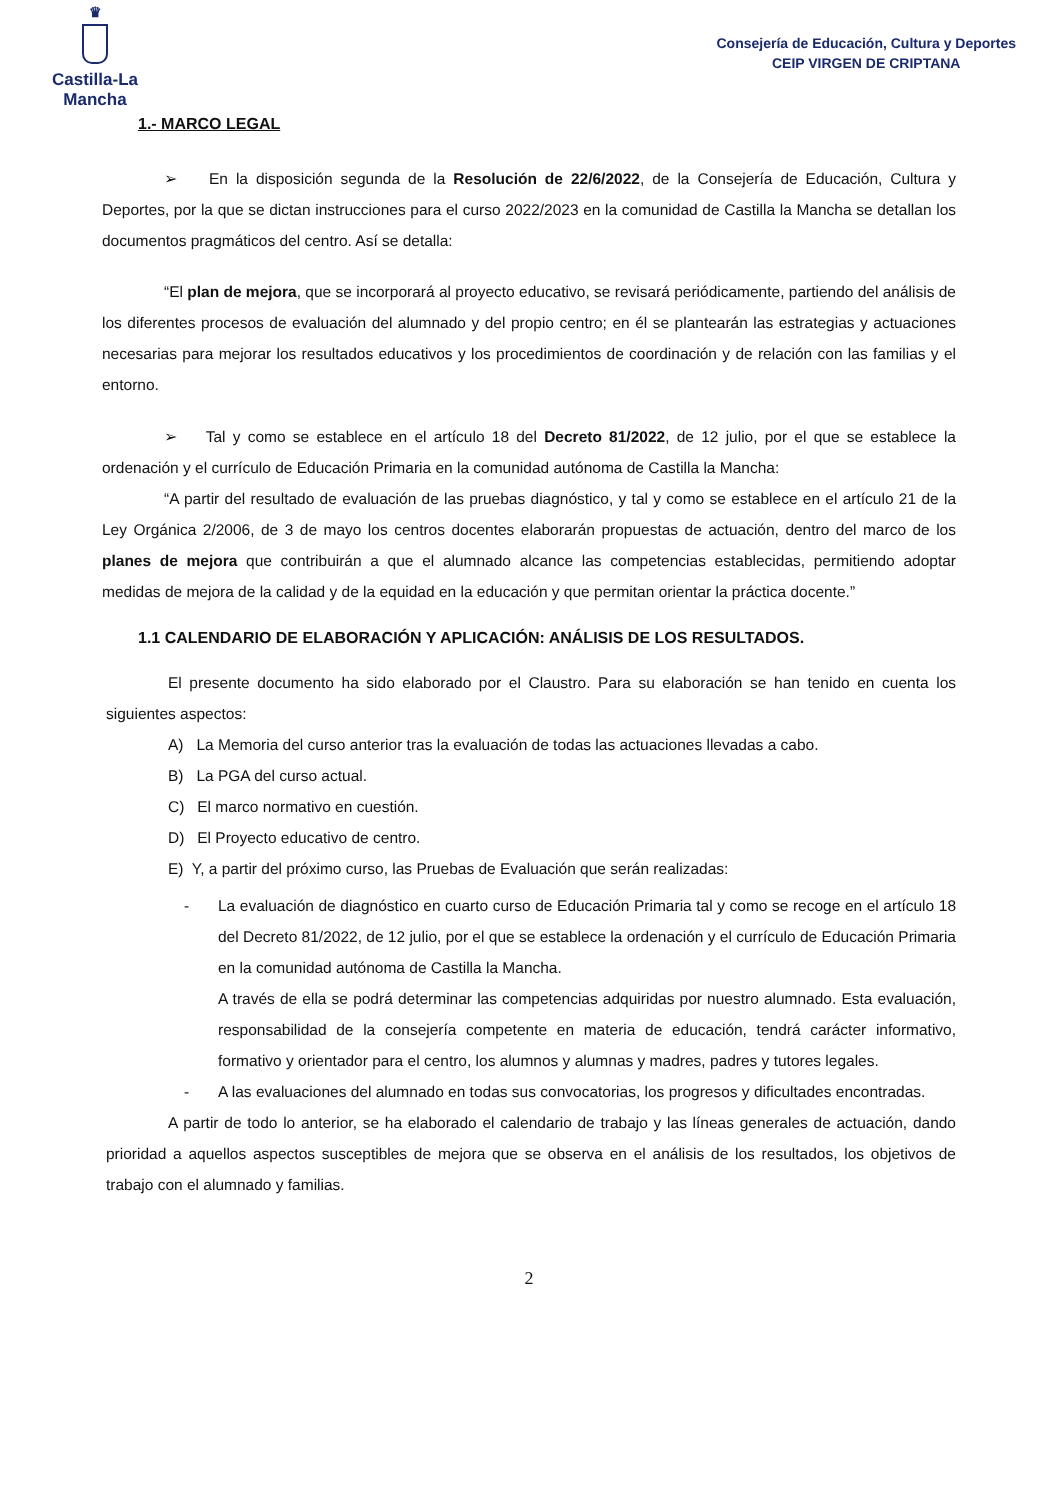♛
Castilla-La Mancha
Consejería de Educación, Cultura y Deportes
CEIP VIRGEN DE CRIPTANA
1.- MARCO LEGAL
➢ En la disposición segunda de la Resolución de 22/6/2022, de la Consejería de Educación, Cultura y Deportes, por la que se dictan instrucciones para el curso 2022/2023 en la comunidad de Castilla la Mancha se detallan los documentos pragmáticos del centro. Así se detalla:
“El plan de mejora, que se incorporará al proyecto educativo, se revisará periódicamente, partiendo del análisis de los diferentes procesos de evaluación del alumnado y del propio centro; en él se plantearán las estrategias y actuaciones necesarias para mejorar los resultados educativos y los procedimientos de coordinación y de relación con las familias y el entorno.
➢ Tal y como se establece en el artículo 18 del Decreto 81/2022, de 12 julio, por el que se establece la ordenación y el currículo de Educación Primaria en la comunidad autónoma de Castilla la Mancha:
“A partir del resultado de evaluación de las pruebas diagnóstico, y tal y como se establece en el artículo 21 de la Ley Orgánica 2/2006, de 3 de mayo los centros docentes elaborarán propuestas de actuación, dentro del marco de los planes de mejora que contribuirán a que el alumnado alcance las competencias establecidas, permitiendo adoptar medidas de mejora de la calidad y de la equidad en la educación y que permitan orientar la práctica docente.”
1.1 CALENDARIO DE ELABORACIÓN Y APLICACIÓN: ANÁLISIS DE LOS RESULTADOS.
El presente documento ha sido elaborado por el Claustro. Para su elaboración se han tenido en cuenta los siguientes aspectos:
A) La Memoria del curso anterior tras la evaluación de todas las actuaciones llevadas a cabo.
B) La PGA del curso actual.
C) El marco normativo en cuestión.
D) El Proyecto educativo de centro.
E) Y, a partir del próximo curso, las Pruebas de Evaluación que serán realizadas:
- La evaluación de diagnóstico en cuarto curso de Educación Primaria tal y como se recoge en el artículo 18 del Decreto 81/2022, de 12 julio, por el que se establece la ordenación y el currículo de Educación Primaria en la comunidad autónoma de Castilla la Mancha.
A través de ella se podrá determinar las competencias adquiridas por nuestro alumnado. Esta evaluación, responsabilidad de la consejería competente en materia de educación, tendrá carácter informativo, formativo y orientador para el centro, los alumnos y alumnas y madres, padres y tutores legales.
- A las evaluaciones del alumnado en todas sus convocatorias, los progresos y dificultades encontradas.
A partir de todo lo anterior, se ha elaborado el calendario de trabajo y las líneas generales de actuación, dando prioridad a aquellos aspectos susceptibles de mejora que se observa en el análisis de los resultados, los objetivos de trabajo con el alumnado y familias.
2